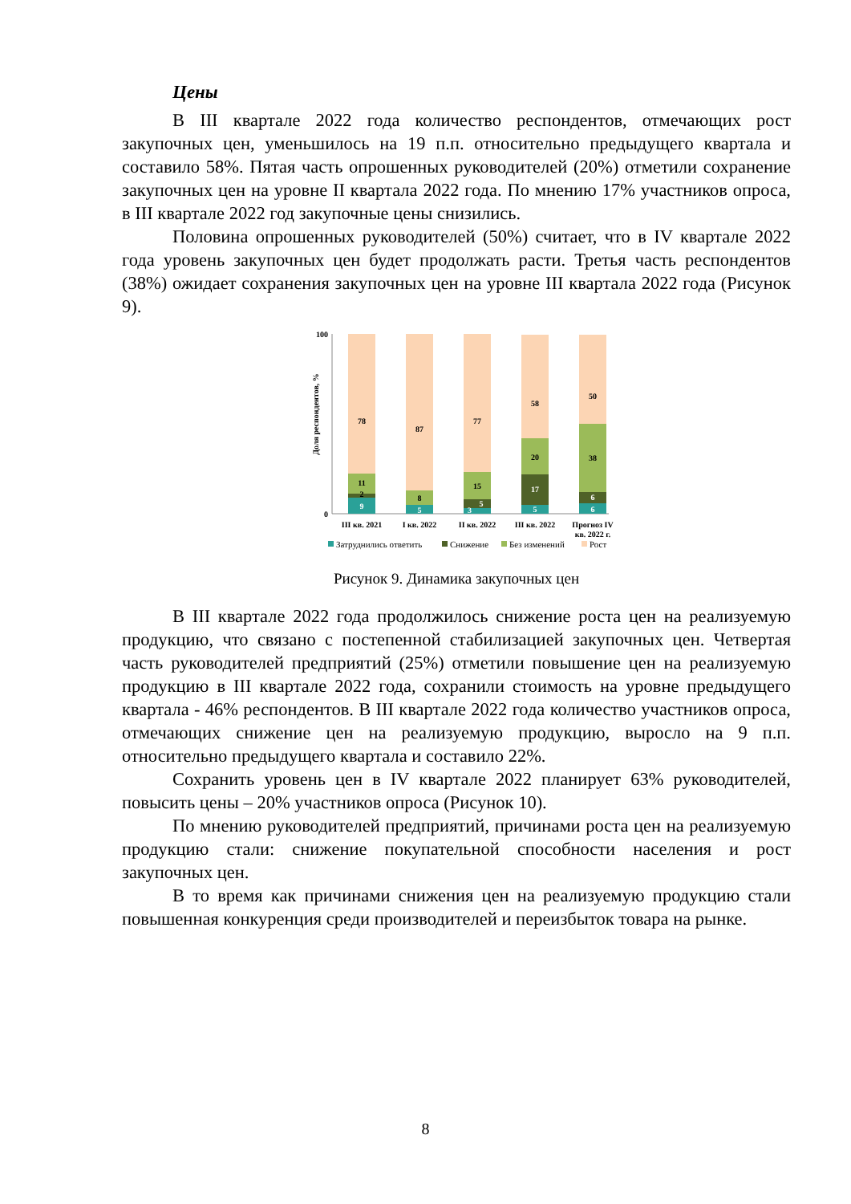Цены
В III квартале 2022 года количество респондентов, отмечающих рост закупочных цен, уменьшилось на 19 п.п. относительно предыдущего квартала и составило 58%. Пятая часть опрошенных руководителей (20%) отметили сохранение закупочных цен на уровне II квартала 2022 года. По мнению 17% участников опроса, в III квартале 2022 год закупочные цены снизились.
Половина опрошенных руководителей (50%) считает, что в IV квартале 2022 года уровень закупочных цен будет продолжать расти. Третья часть респондентов (38%) ожидает сохранения закупочных цен на уровне III квартала 2022 года (Рисунок 9).
Доля респондентов, %
100
0
9
2
11
78
5
8
87
3
5
15
77
5
17
20
58
6
6
38
50
III кв. 2021
I кв. 2022
II кв. 2022
III кв. 2022
Прогноз IV
кв. 2022 г.
Затруднились ответить
Снижение
Без изменений
Рост
Рисунок 9. Динамика закупочных цен
В III квартале 2022 года продолжилось снижение роста цен на реализуемую продукцию, что связано с постепенной стабилизацией закупочных цен. Четвертая часть руководителей предприятий (25%) отметили повышение цен на реализуемую продукцию в III квартале 2022 года, сохранили стоимость на уровне предыдущего квартала - 46% респондентов. В III квартале 2022 года количество участников опроса, отмечающих снижение цен на реализуемую продукцию, выросло на 9 п.п. относительно предыдущего квартала и составило 22%.
Сохранить уровень цен в IV квартале 2022 планирует 63% руководителей, повысить цены – 20% участников опроса (Рисунок 10).
По мнению руководителей предприятий, причинами роста цен на реализуемую продукцию стали: снижение покупательной способности населения и рост закупочных цен.
В то время как причинами снижения цен на реализуемую продукцию стали повышенная конкуренция среди производителей и переизбыток товара на рынке.
8